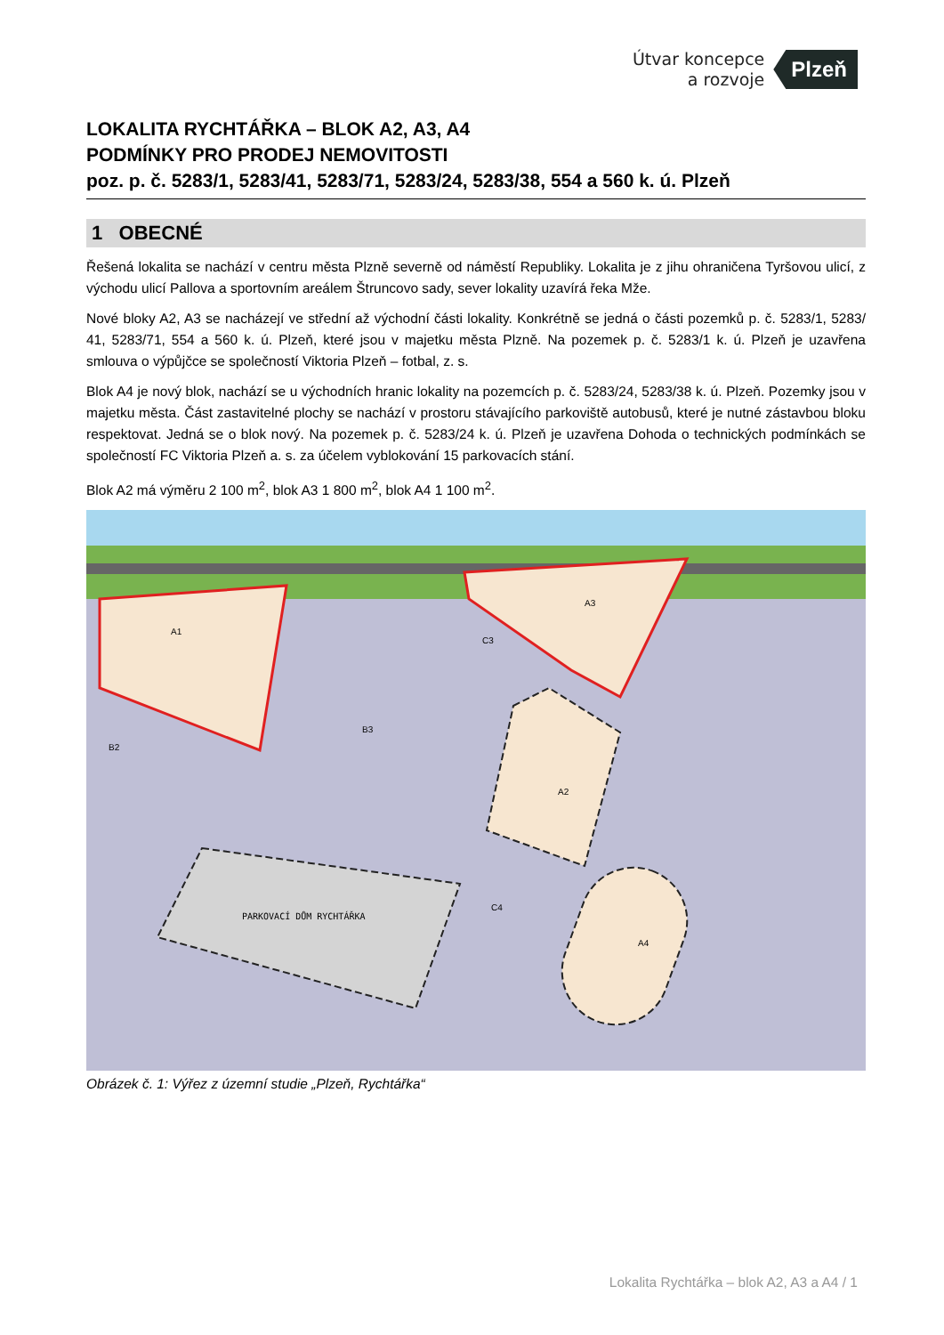Útvar koncepce
a rozvoje
Plzeň
LOKALITA RYCHTÁŘKA – BLOK A2, A3, A4
PODMÍNKY PRO PRODEJ NEMOVITOSTI
poz. p. č. 5283/1, 5283/41, 5283/71, 5283/24, 5283/38, 554 a 560 k. ú. Plzeň
1 OBECNÉ
Řešená lokalita se nachází v centru města Plzně severně od náměstí Republiky. Lokalita je z jihu ohraničena Tyršovou ulicí, z východu ulicí Pallova a sportovním areálem Štruncovo sady, sever lokality uzavírá řeka Mže.
Nové bloky A2, A3 se nacházejí ve střední až východní části lokality. Konkrétně se jedná o části pozemků p. č. 5283/1, 5283/ 41, 5283/71, 554 a 560 k. ú. Plzeň, které jsou v majetku města Plzně. Na pozemek p. č. 5283/1 k. ú. Plzeň je uzavřena smlouva o výpůjčce se společností Viktoria Plzeň – fotbal, z. s.
Blok A4 je nový blok, nachází se u východních hranic lokality na pozemcích p. č. 5283/24, 5283/38 k. ú. Plzeň. Pozemky jsou v majetku města. Část zastavitelné plochy se nachází v prostoru stávajícího parkoviště autobusů, které je nutné zástavbou bloku respektovat. Jedná se o blok nový. Na pozemek p. č. 5283/24 k. ú. Plzeň je uzavřena Dohoda o technických podmínkách se společností FC Viktoria Plzeň a. s. za účelem vyblokování 15 parkovacích stání.
Blok A2 má výměru 2 100 m<sup>2</sup>, blok A3 1 800 m<sup>2</sup>, blok A4 1 100 m<sup>2</sup>.
PARKOVACÍ DŮM RYCHTÁŘKA
A1
A3
A2
B3
B2
A4
C3
C4
Obrázek č. 1: Výřez z územní studie „Plzeň, Rychtářka“
Lokalita Rychtářka – blok A2, A3 a A4 / 1